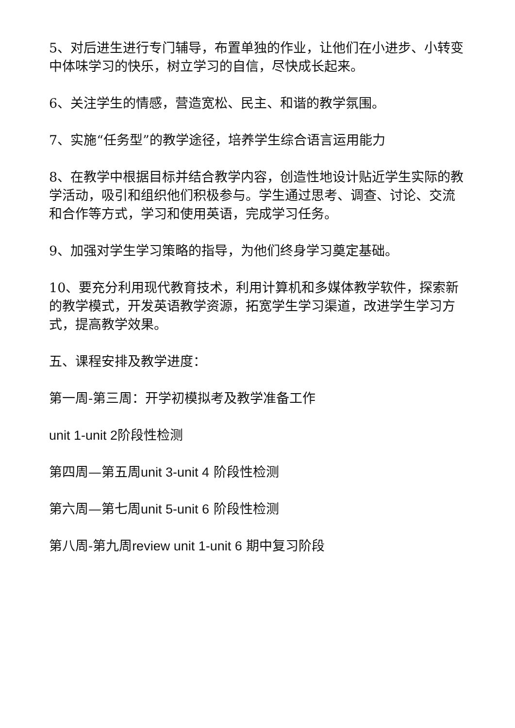5、对后进生进行专门辅导，布置单独的作业，让他们在小进步、小转变中体味学习的快乐，树立学习的自信，尽快成长起来。
6、关注学生的情感，营造宽松、民主、和谐的教学氛围。
7、实施“任务型”的教学途径，培养学生综合语言运用能力
8、在教学中根据目标并结合教学内容，创造性地设计贴近学生实际的教学活动，吸引和组织他们积极参与。学生通过思考、调查、讨论、交流和合作等方式，学习和使用英语，完成学习任务。
9、加强对学生学习策略的指导，为他们终身学习奠定基础。
10、要充分利用现代教育技术，利用计算机和多媒体教学软件，探索新的教学模式，开发英语教学资源，拓宽学生学习渠道，改进学生学习方式，提高教学效果。
五、课程安排及教学进度：
第一周-第三周：开学初模拟考及教学准备工作
unit 1-unit 2阶段性检测
第四周—第五周unit 3-unit 4 阶段性检测
第六周—第七周unit 5-unit 6 阶段性检测
第八周-第九周review unit 1-unit 6 期中复习阶段